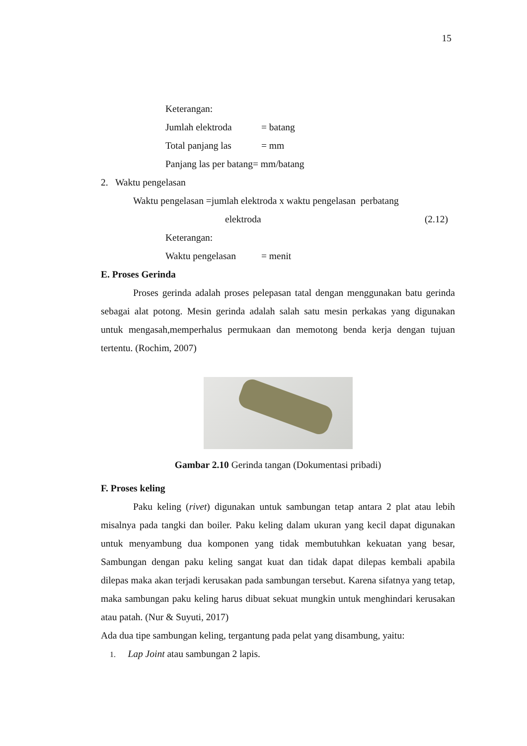15
Keterangan:
Jumlah elektroda = batang
Total panjang las = mm
Panjang las per batang= mm/batang
2. Waktu pengelasan
Waktu pengelasan =jumlah elektroda x waktu pengelasan perbatang
elektroda (2.12)
Keterangan:
Waktu pengelasan = menit
E. Proses Gerinda
Proses gerinda adalah proses pelepasan tatal dengan menggunakan batu gerinda sebagai alat potong. Mesin gerinda adalah salah satu mesin perkakas yang digunakan untuk mengasah,memperhalus permukaan dan memotong benda kerja dengan tujuan tertentu. (Rochim, 2007)
Gambar 2.10 Gerinda tangan (Dokumentasi pribadi)
F. Proses keling
Paku keling (rivet) digunakan untuk sambungan tetap antara 2 plat atau lebih misalnya pada tangki dan boiler. Paku keling dalam ukuran yang kecil dapat digunakan untuk menyambung dua komponen yang tidak membutuhkan kekuatan yang besar, Sambungan dengan paku keling sangat kuat dan tidak dapat dilepas kembali apabila dilepas maka akan terjadi kerusakan pada sambungan tersebut. Karena sifatnya yang tetap, maka sambungan paku keling harus dibuat sekuat mungkin untuk menghindari kerusakan atau patah. (Nur & Suyuti, 2017)
Ada dua tipe sambungan keling, tergantung pada pelat yang disambung, yaitu:
1. Lap Joint atau sambungan 2 lapis.